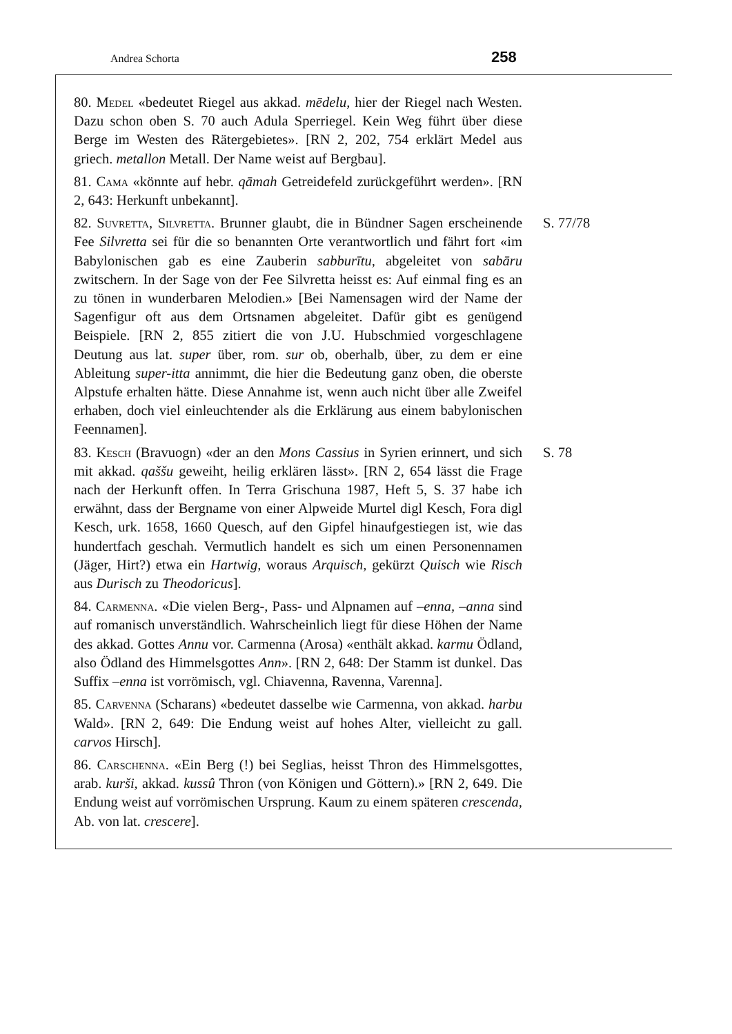Andrea Schorta 258
80. Medel «bedeutet Riegel aus akkad. mēdelu, hier der Riegel nach Westen. Dazu schon oben S. 70 auch Adula Sperriegel. Kein Weg führt über diese Berge im Westen des Rätergebietes». [RN 2, 202, 754 erklärt Medel aus griech. metallon Metall. Der Name weist auf Bergbau].
81. Cama «könnte auf hebr. qāmah Getreidefeld zurückgeführt werden». [RN 2, 643: Herkunft unbekannt].
82. Suvretta, Silvretta. Brunner glaubt, die in Bündner Sagen erscheinende Fee Silvretta sei für die so benannten Orte verantwortlich und fährt fort «im Babylonischen gab es eine Zauberin sabburītu, abgeleitet von sabāru zwitschern. In der Sage von der Fee Silvretta heisst es: Auf einmal fing es an zu tönen in wunderbaren Melodien.» [Bei Namensagen wird der Name der Sagenfigur oft aus dem Ortsnamen abgeleitet. Dafür gibt es genügend Beispiele. [RN 2, 855 zitiert die von J.U. Hubschmied vorgeschlagene Deutung aus lat. super über, rom. sur ob, oberhalb, über, zu dem er eine Ableitung super-itta annimmt, die hier die Bedeutung ganz oben, die oberste Alpstufe erhalten hätte. Diese Annahme ist, wenn auch nicht über alle Zweifel erhaben, doch viel einleuchtender als die Erklärung aus einem babylonischen Feennamen].
S. 77/78
83. Kesch (Bravuogn) «der an den Mons Cassius in Syrien erinnert, und sich mit akkad. qaššu geweiht, heilig erklären lässt». [RN 2, 654 lässt die Frage nach der Herkunft offen. In Terra Grischuna 1987, Heft 5, S. 37 habe ich erwähnt, dass der Bergname von einer Alpweide Murtel digl Kesch, Fora digl Kesch, urk. 1658, 1660 Quesch, auf den Gipfel hinaufgestiegen ist, wie das hundertfach geschah. Vermutlich handelt es sich um einen Personennamen (Jäger, Hirt?) etwa ein Hartwig, woraus Arquisch, gekürzt Quisch wie Risch aus Durisch zu Theodoricus].
S. 78
84. Carmenna. «Die vielen Berg-, Pass- und Alpnamen auf –enna, –anna sind auf romanisch unverständlich. Wahrscheinlich liegt für diese Höhen der Name des akkad. Gottes Annu vor. Carmenna (Arosa) «enthält akkad. karmu Ödland, also Ödland des Himmelsgottes Ann». [RN 2, 648: Der Stamm ist dunkel. Das Suffix –enna ist vorrömisch, vgl. Chiavenna, Ravenna, Varenna].
85. Carvenna (Scharans) «bedeutet dasselbe wie Carmenna, von akkad. harbu Wald». [RN 2, 649: Die Endung weist auf hohes Alter, vielleicht zu gall. carvos Hirsch].
86. Carschenna. «Ein Berg (!) bei Seglias, heisst Thron des Himmelsgottes, arab. kurši, akkad. kussû Thron (von Königen und Göttern).» [RN 2, 649. Die Endung weist auf vorrömischen Ursprung. Kaum zu einem späteren crescenda, Ab. von lat. crescere].